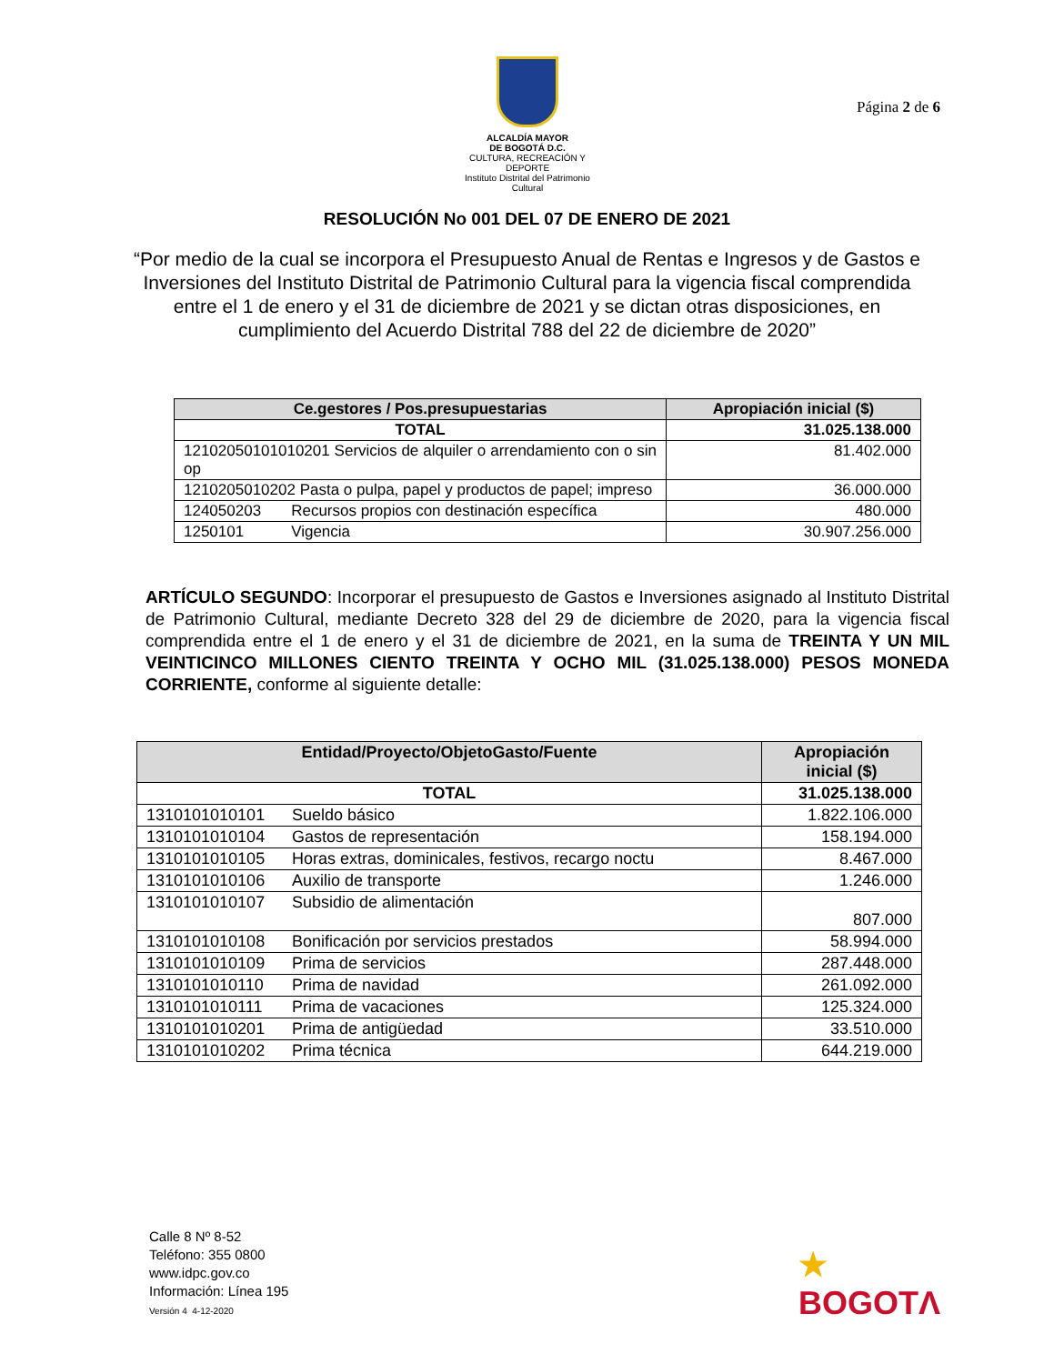ALCALDÍA MAYOR
DE BOGOTÁ D.C.
CULTURA, RECREACIÓN Y DEPORTE
Instituto Distrital del Patrimonio Cultural
Página 2 de 6
RESOLUCIÓN No 001 DEL 07 DE ENERO DE 2021
“Por medio de la cual se incorpora el Presupuesto Anual de Rentas e Ingresos y de Gastos e Inversiones del Instituto Distrital de Patrimonio Cultural para la vigencia fiscal comprendida entre el 1 de enero y el 31 de diciembre de 2021 y se dictan otras disposiciones, en cumplimiento del Acuerdo Distrital 788 del 22 de diciembre de 2020”
| Ce.gestores / Pos.presupuestarias | Apropiación inicial ($) |
| --- | --- |
| TOTAL | 31.025.138.000 |
| 12102050101010201 Servicios de alquiler o arrendamiento con o sin op | 81.402.000 |
| 1210205010202 Pasta o pulpa, papel y productos de papel; impreso | 36.000.000 |
| 124050203 Recursos propios con destinación específica | 480.000 |
| 1250101 Vigencia | 30.907.256.000 |
ARTÍCULO SEGUNDO: Incorporar el presupuesto de Gastos e Inversiones asignado al Instituto Distrital de Patrimonio Cultural, mediante Decreto 328 del 29 de diciembre de 2020, para la vigencia fiscal comprendida entre el 1 de enero y el 31 de diciembre de 2021, en la suma de TREINTA Y UN MIL VEINTICINCO MILLONES CIENTO TREINTA Y OCHO MIL (31.025.138.000) PESOS MONEDA CORRIENTE, conforme al siguiente detalle:
| Entidad/Proyecto/ObjetoGasto/Fuente | | Apropiación inicial ($) |
| --- | --- | --- |
| TOTAL | | 31.025.138.000 |
| 1310101010101 | Sueldo básico | 1.822.106.000 |
| 1310101010104 | Gastos de representación | 158.194.000 |
| 1310101010105 | Horas extras, dominicales, festivos, recargo noctu | 8.467.000 |
| 1310101010106 | Auxilio de transporte | 1.246.000 |
| 1310101010107 | Subsidio de alimentación | 807.000 |
| 1310101010108 | Bonificación por servicios prestados | 58.994.000 |
| 1310101010109 | Prima de servicios | 287.448.000 |
| 1310101010110 | Prima de navidad | 261.092.000 |
| 1310101010111 | Prima de vacaciones | 125.324.000 |
| 1310101010201 | Prima de antigüedad | 33.510.000 |
| 1310101010202 | Prima técnica | 644.219.000 |
Calle 8 Nº 8-52
Teléfono: 355 0800
www.idpc.gov.co
Información: Línea 195
Versión 4 4-12-2020
★
BOGOTΛ